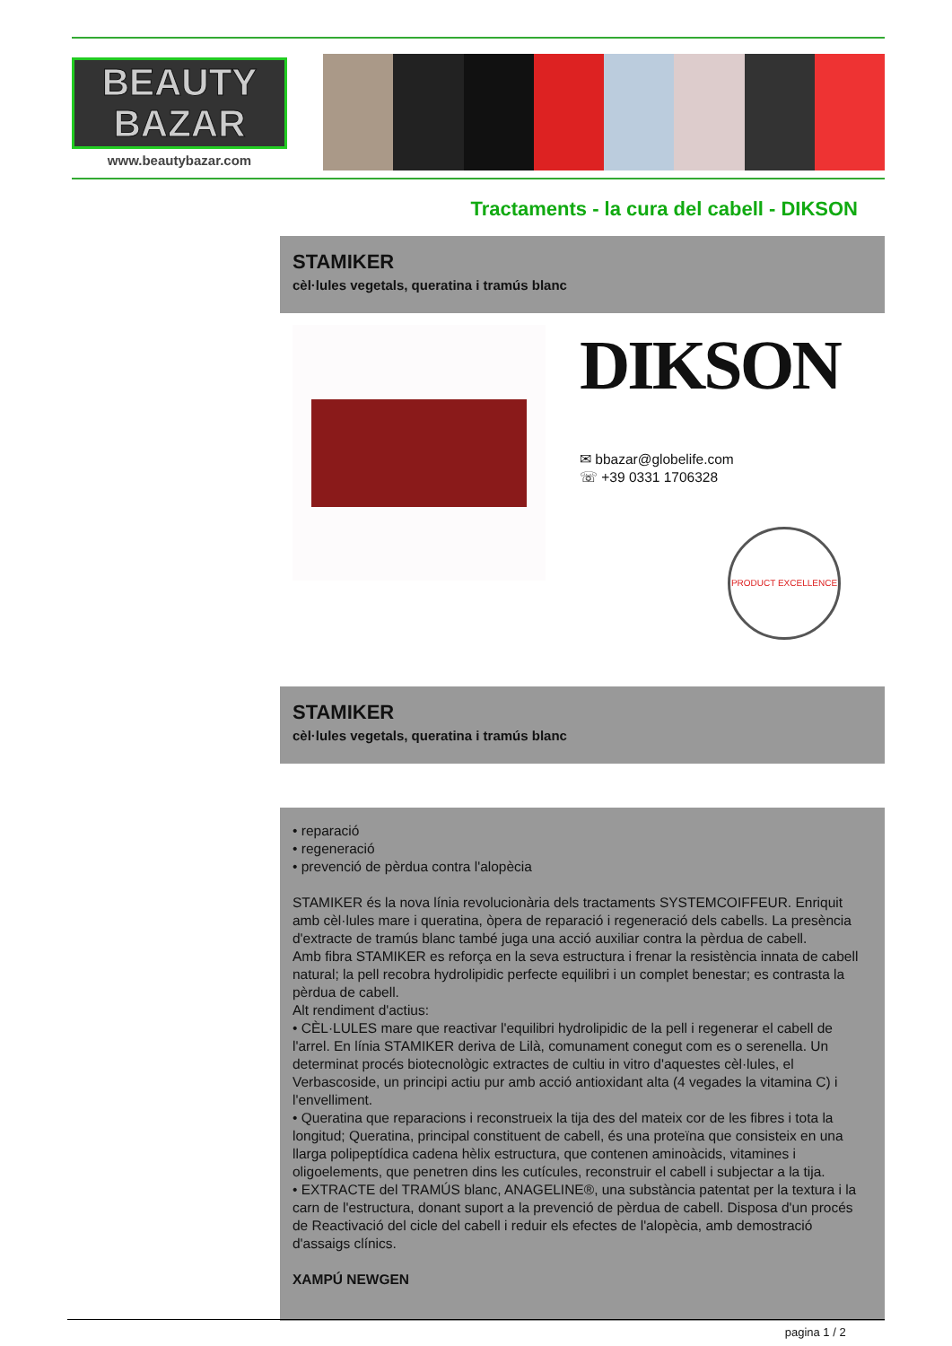BEAUTY
BAZAR
www.beautybazar.com
Tractaments - la cura del cabell - DIKSON
STAMIKER
cèl·lules vegetals, queratina i tramús blanc
DIKSON
✉ bbazar@globelife.com
☏ +39 0331 1706328
PRODUCT EXCELLENCE
STAMIKER
cèl·lules vegetals, queratina i tramús blanc
• reparació
• regeneració
• prevenció de pèrdua contra l'alopècia
STAMIKER és la nova línia revolucionària dels tractaments SYSTEMCOIFFEUR. Enriquit amb cèl·lules mare i queratina, òpera de reparació i regeneració dels cabells. La presència d'extracte de tramús blanc també juga una acció auxiliar contra la pèrdua de cabell.
Amb fibra STAMIKER es reforça en la seva estructura i frenar la resistència innata de cabell natural; la pell recobra hydrolipidic perfecte equilibri i un complet benestar; es contrasta la pèrdua de cabell.
Alt rendiment d'actius:
• CÈL·LULES mare que reactivar l'equilibri hydrolipidic de la pell i regenerar el cabell de l'arrel. En línia STAMIKER deriva de Lilà, comunament conegut com es o serenella. Un determinat procés biotecnològic extractes de cultiu in vitro d'aquestes cèl·lules, el Verbascoside, un principi actiu pur amb acció antioxidant alta (4 vegades la vitamina C) i l'envelliment.
• Queratina que reparacions i reconstrueix la tija des del mateix cor de les fibres i tota la longitud; Queratina, principal constituent de cabell, és una proteïna que consisteix en una llarga polipeptídica cadena hèlix estructura, que contenen aminoàcids, vitamines i oligoelements, que penetren dins les cutícules, reconstruir el cabell i subjectar a la tija.
• EXTRACTE del TRAMÚS blanc, ANAGELINE®, una substància patentat per la textura i la carn de l'estructura, donant suport a la prevenció de pèrdua de cabell. Disposa d'un procés de Reactivació del cicle del cabell i reduir els efectes de l'alopècia, amb demostració d'assaigs clínics.
XAMPÚ NEWGEN
pagina 1 / 2